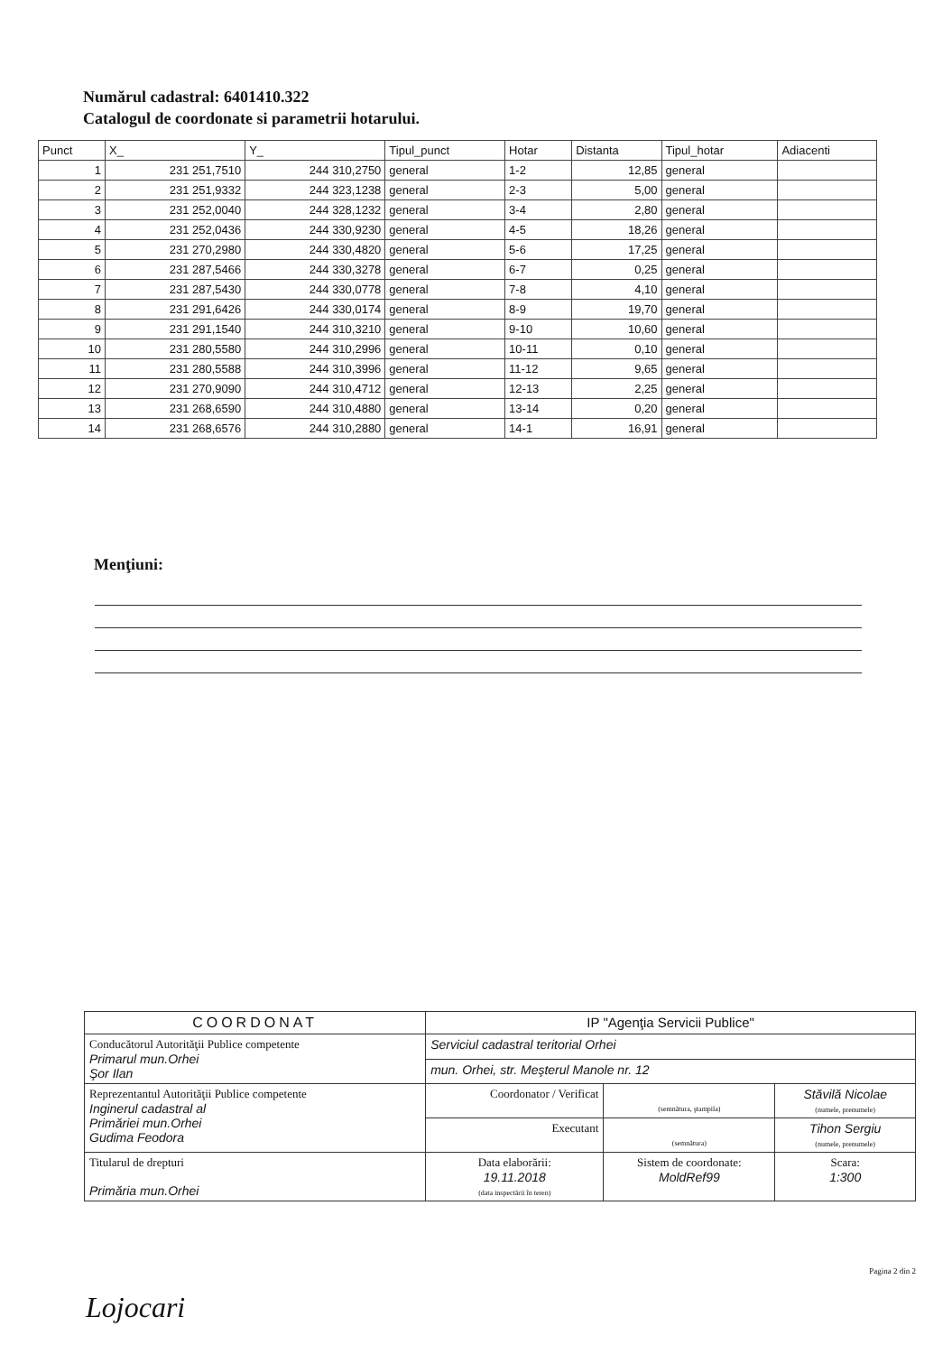Numărul cadastral: 6401410.322
Catalogul de coordonate si parametrii hotarului.
| Punct | X_ | Y_ | Tipul_punct | Hotar | Distanta | Tipul_hotar | Adiacenti |
| --- | --- | --- | --- | --- | --- | --- | --- |
| 1 | 231 251,7510 | 244 310,2750 | general | 1-2 | 12,85 | general | |
| 2 | 231 251,9332 | 244 323,1238 | general | 2-3 | 5,00 | general | |
| 3 | 231 252,0040 | 244 328,1232 | general | 3-4 | 2,80 | general | |
| 4 | 231 252,0436 | 244 330,9230 | general | 4-5 | 18,26 | general | |
| 5 | 231 270,2980 | 244 330,4820 | general | 5-6 | 17,25 | general | |
| 6 | 231 287,5466 | 244 330,3278 | general | 6-7 | 0,25 | general | |
| 7 | 231 287,5430 | 244 330,0778 | general | 7-8 | 4,10 | general | |
| 8 | 231 291,6426 | 244 330,0174 | general | 8-9 | 19,70 | general | |
| 9 | 231 291,1540 | 244 310,3210 | general | 9-10 | 10,60 | general | |
| 10 | 231 280,5580 | 244 310,2996 | general | 10-11 | 0,10 | general | |
| 11 | 231 280,5588 | 244 310,3996 | general | 11-12 | 9,65 | general | |
| 12 | 231 270,9090 | 244 310,4712 | general | 12-13 | 2,25 | general | |
| 13 | 231 268,6590 | 244 310,4880 | general | 13-14 | 0,20 | general | |
| 14 | 231 268,6576 | 244 310,2880 | general | 14-1 | 16,91 | general | |
Menţiuni:
| COORDONAT | IP "Agenţia Servicii Publice" | | |
| Conducătorul Autorităţii Publice competente Primarul mun.Orhei Şor Ilan | Serviciul cadastral teritorial Orhei | | |
| | mun. Orhei, str. Meşterul Manole nr. 12 | | |
| Reprezentantul Autorităţii Publice competente Inginerul cadastral al Primăriei mun.Orhei Gudima Feodora | Coordonator / Verificat | (semnătura, ştampila) | Stăvilă Nicolae (numele, prenumele) |
| | Executant | (semnătura) | Tihon Sergiu (numele, prenumele) |
| Titularul de drepturi Primăria mun.Orhei | Data elaborării: 19.11.2018 (data inspectării în teren) | Sistem de coordonate: MoldRef99 | Scara: 1:300 |
Pagina 2 din 2
Lojocari